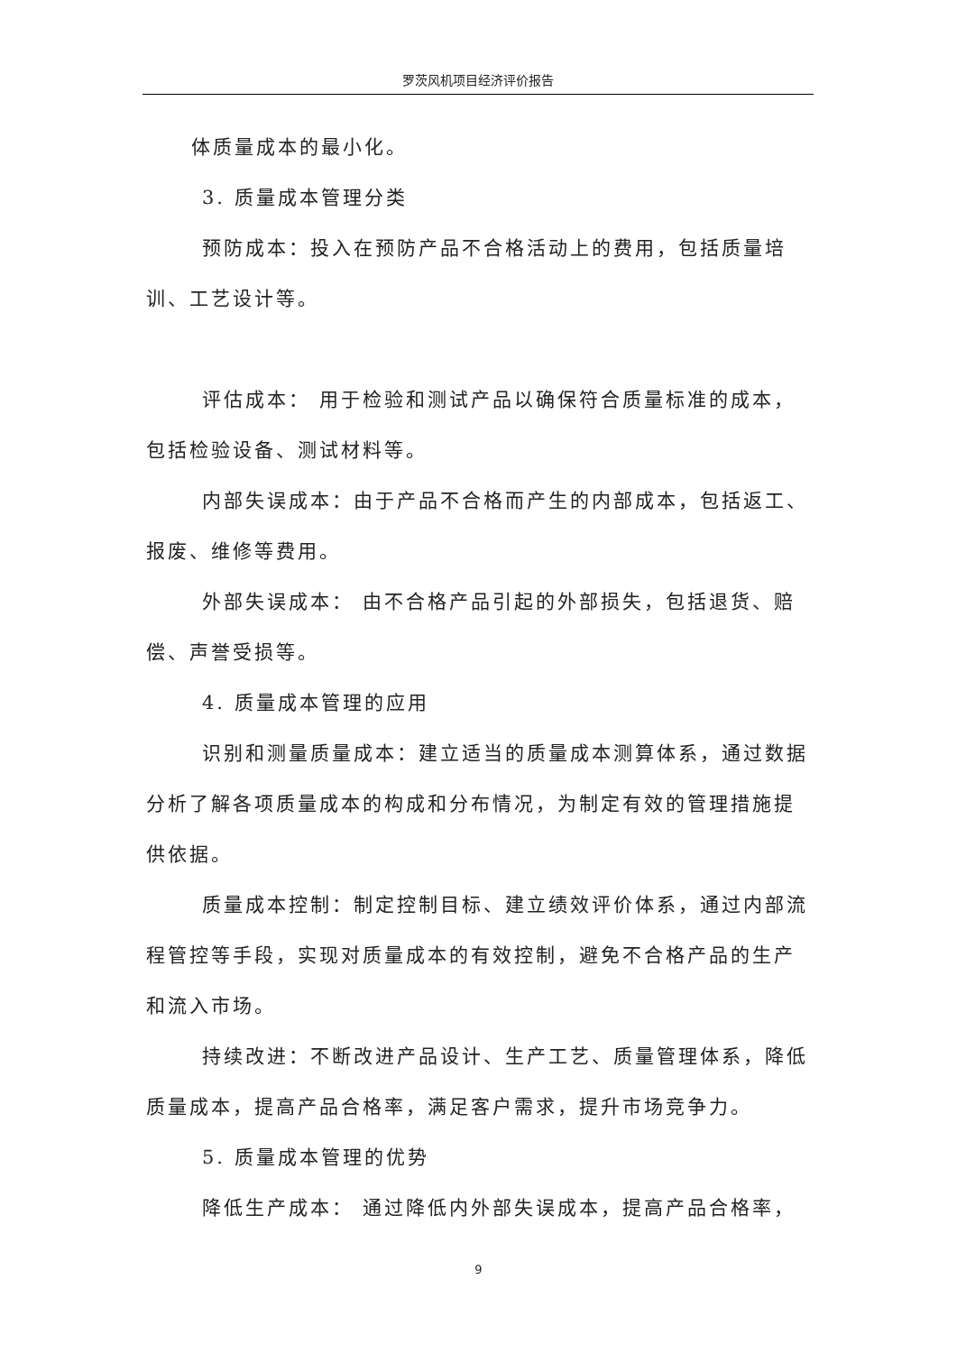罗茨风机项目经济评价报告
体质量成本的最小化。
3. 质量成本管理分类
预防成本：投入在预防产品不合格活动上的费用，包括质量培训、工艺设计等。
评估成本： 用于检验和测试产品以确保符合质量标准的成本，包括检验设备、测试材料等。
内部失误成本：由于产品不合格而产生的内部成本，包括返工、报废、维修等费用。
外部失误成本： 由不合格产品引起的外部损失，包括退货、赔偿、声誉受损等。
4. 质量成本管理的应用
识别和测量质量成本：建立适当的质量成本测算体系，通过数据分析了解各项质量成本的构成和分布情况，为制定有效的管理措施提供依据。
质量成本控制：制定控制目标、建立绩效评价体系，通过内部流程管控等手段，实现对质量成本的有效控制，避免不合格产品的生产和流入市场。
持续改进：不断改进产品设计、生产工艺、质量管理体系，降低质量成本，提高产品合格率，满足客户需求，提升市场竞争力。
5. 质量成本管理的优势
降低生产成本： 通过降低内外部失误成本，提高产品合格率，
9